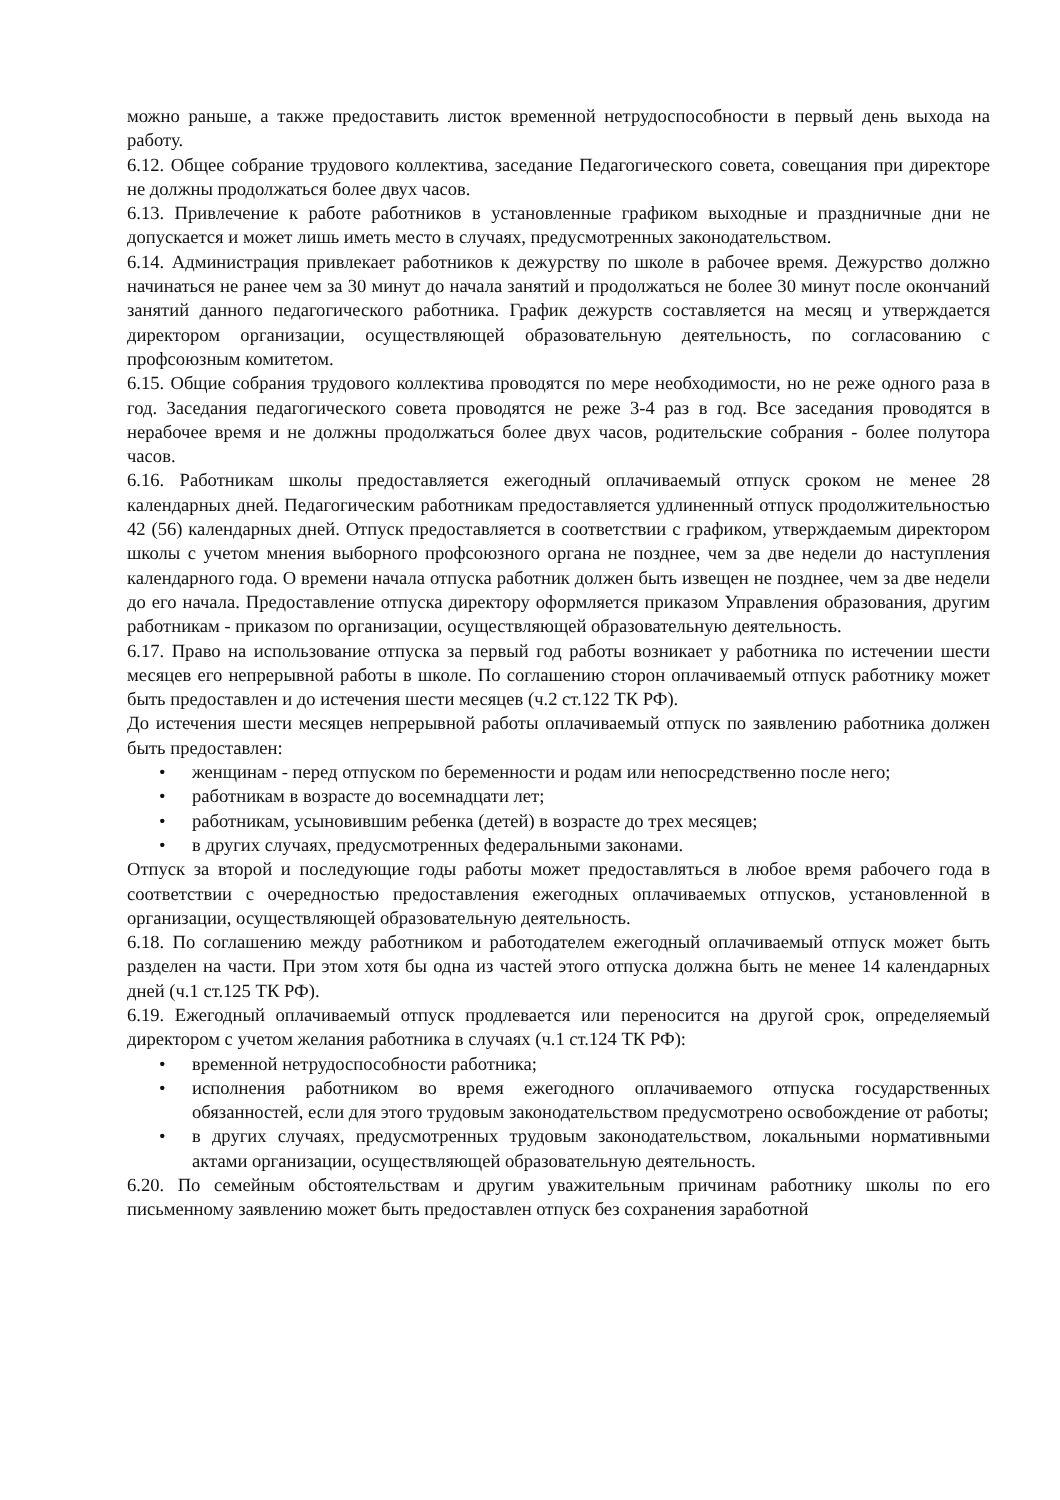можно раньше, а также предоставить листок временной нетрудоспособности в первый день выхода на работу.
6.12. Общее собрание трудового коллектива, заседание Педагогического совета, совещания при директоре не должны продолжаться более двух часов.
6.13. Привлечение к работе работников в установленные графиком выходные и праздничные дни не допускается и может лишь иметь место в случаях, предусмотренных законодательством.
6.14. Администрация привлекает работников к дежурству по школе в рабочее время. Дежурство должно начинаться не ранее чем за 30 минут до начала занятий и продолжаться не более 30 минут после окончаний занятий данного педагогического работника. График дежурств составляется на месяц и утверждается директором организации, осуществляющей образовательную деятельность, по согласованию с профсоюзным комитетом.
6.15. Общие собрания трудового коллектива проводятся по мере необходимости, но не реже одного раза в год. Заседания педагогического совета проводятся не реже 3-4 раз в год. Все заседания проводятся в нерабочее время и не должны продолжаться более двух часов, родительские собрания - более полутора часов.
6.16. Работникам школы предоставляется ежегодный оплачиваемый отпуск сроком не менее 28 календарных дней. Педагогическим работникам предоставляется удлиненный отпуск продолжительностью 42 (56) календарных дней. Отпуск предоставляется в соответствии с графиком, утверждаемым директором школы с учетом мнения выборного профсоюзного органа не позднее, чем за две недели до наступления календарного года. О времени начала отпуска работник должен быть извещен не позднее, чем за две недели до его начала. Предоставление отпуска директору оформляется приказом Управления образования, другим работникам - приказом по организации, осуществляющей образовательную деятельность.
6.17. Право на использование отпуска за первый год работы возникает у работника по истечении шести месяцев его непрерывной работы в школе. По соглашению сторон оплачиваемый отпуск работнику может быть предоставлен и до истечения шести месяцев (ч.2 ст.122 ТК РФ).
До истечения шести месяцев непрерывной работы оплачиваемый отпуск по заявлению работника должен быть предоставлен:
• женщинам - перед отпуском по беременности и родам или непосредственно после него;
• работникам в возрасте до восемнадцати лет;
• работникам, усыновившим ребенка (детей) в возрасте до трех месяцев;
• в других случаях, предусмотренных федеральными законами.
Отпуск за второй и последующие годы работы может предоставляться в любое время рабочего года в соответствии с очередностью предоставления ежегодных оплачиваемых отпусков, установленной в организации, осуществляющей образовательную деятельность.
6.18. По соглашению между работником и работодателем ежегодный оплачиваемый отпуск может быть разделен на части. При этом хотя бы одна из частей этого отпуска должна быть не менее 14 календарных дней (ч.1 ст.125 ТК РФ).
6.19. Ежегодный оплачиваемый отпуск продлевается или переносится на другой срок, определяемый директором с учетом желания работника в случаях (ч.1 ст.124 ТК РФ):
• временной нетрудоспособности работника;
• исполнения работником во время ежегодного оплачиваемого отпуска государственных обязанностей, если для этого трудовым законодательством предусмотрено освобождение от работы;
• в других случаях, предусмотренных трудовым законодательством, локальными нормативными актами организации, осуществляющей образовательную деятельность.
6.20. По семейным обстоятельствам и другим уважительным причинам работнику школы по его письменному заявлению может быть предоставлен отпуск без сохранения заработной